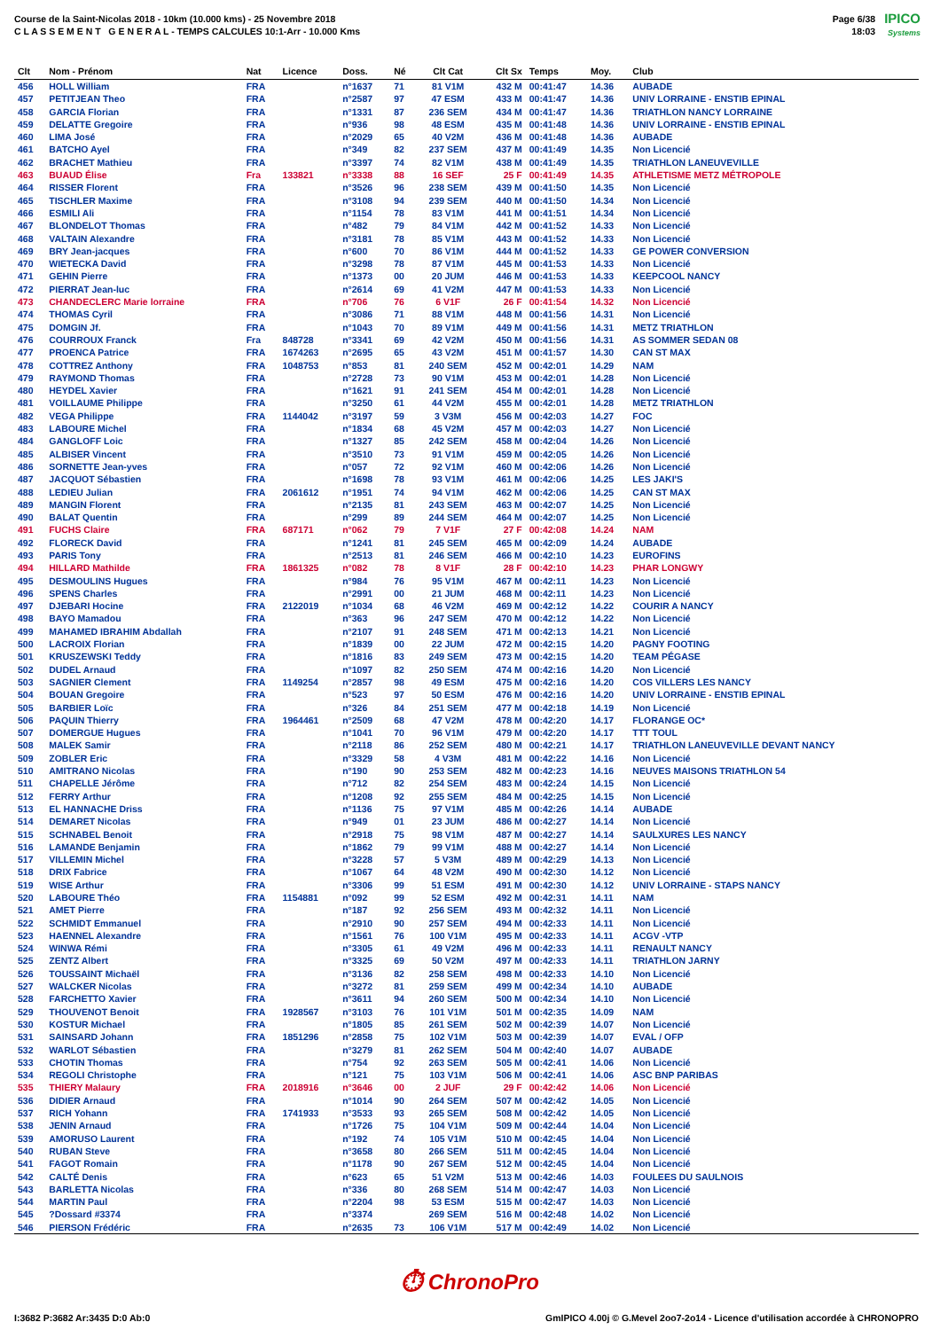Course de la Saint-Nicolas 2018 - 10km (10.000 kms) - 25 Novembre 2018
C L A S S E M E N T G E N E R A L - TEMPS CALCULES 10:1-Arr - 10.000 Kms
Page 6/38
18:03
IPICO
Systems
| Clt | Nom - Prénom | Nat | Licence | Doss. | Né | Clt Cat | Clt Sx | Temps | Moy. | Club |
| --- | --- | --- | --- | --- | --- | --- | --- | --- | --- | --- |
| 456 | HOLL William | FRA | | n°1637 | 71 | 81 V1M | 432 M | 00:41:47 | 14.36 | AUBADE |
| 457 | PETITJEAN Theo | FRA | | n°2587 | 97 | 47 ESM | 433 M | 00:41:47 | 14.36 | UNIV LORRAINE - ENSTIB EPINAL |
| 458 | GARCIA Florian | FRA | | n°1331 | 87 | 236 SEM | 434 M | 00:41:47 | 14.36 | TRIATHLON NANCY LORRAINE |
| 459 | DELATTE Gregoire | FRA | | n°936 | 98 | 48 ESM | 435 M | 00:41:48 | 14.36 | UNIV LORRAINE - ENSTIB EPINAL |
| 460 | LIMA José | FRA | | n°2029 | 65 | 40 V2M | 436 M | 00:41:48 | 14.36 | AUBADE |
| 461 | BATCHO Ayel | FRA | | n°349 | 82 | 237 SEM | 437 M | 00:41:49 | 14.35 | Non Licencié |
| 462 | BRACHET Mathieu | FRA | | n°3397 | 74 | 82 V1M | 438 M | 00:41:49 | 14.35 | TRIATHLON LANEUVEVILLE |
| 463 | BUAUD Élise | Fra | 133821 | n°3338 | 88 | 16 SEF | 25 F | 00:41:49 | 14.35 | ATHLETISME METZ MÉTROPOLE |
| 464 | RISSER Florent | FRA | | n°3526 | 96 | 238 SEM | 439 M | 00:41:50 | 14.35 | Non Licencié |
| 465 | TISCHLER Maxime | FRA | | n°3108 | 94 | 239 SEM | 440 M | 00:41:50 | 14.34 | Non Licencié |
| 466 | ESMILI Ali | FRA | | n°1154 | 78 | 83 V1M | 441 M | 00:41:51 | 14.34 | Non Licencié |
| 467 | BLONDELOT Thomas | FRA | | n°482 | 79 | 84 V1M | 442 M | 00:41:52 | 14.33 | Non Licencié |
| 468 | VALTAIN Alexandre | FRA | | n°3181 | 78 | 85 V1M | 443 M | 00:41:52 | 14.33 | Non Licencié |
| 469 | BRY Jean-jacques | FRA | | n°600 | 70 | 86 V1M | 444 M | 00:41:52 | 14.33 | GE POWER CONVERSION |
| 470 | WIETECKA David | FRA | | n°3298 | 78 | 87 V1M | 445 M | 00:41:53 | 14.33 | Non Licencié |
| 471 | GEHIN Pierre | FRA | | n°1373 | 00 | 20 JUM | 446 M | 00:41:53 | 14.33 | KEEPCOOL NANCY |
| 472 | PIERRAT Jean-luc | FRA | | n°2614 | 69 | 41 V2M | 447 M | 00:41:53 | 14.33 | Non Licencié |
| 473 | CHANDECLERC Marie lorraine | FRA | | n°706 | 76 | 6 V1F | 26 F | 00:41:54 | 14.32 | Non Licencié |
| 474 | THOMAS Cyril | FRA | | n°3086 | 71 | 88 V1M | 448 M | 00:41:56 | 14.31 | Non Licencié |
| 475 | DOMGIN Jf. | FRA | | n°1043 | 70 | 89 V1M | 449 M | 00:41:56 | 14.31 | METZ TRIATHLON |
| 476 | COURROUX Franck | Fra | 848728 | n°3341 | 69 | 42 V2M | 450 M | 00:41:56 | 14.31 | AS SOMMER SEDAN 08 |
| 477 | PROENCA Patrice | FRA | 1674263 | n°2695 | 65 | 43 V2M | 451 M | 00:41:57 | 14.30 | CAN ST MAX |
| 478 | COTTREZ Anthony | FRA | 1048753 | n°853 | 81 | 240 SEM | 452 M | 00:42:01 | 14.29 | NAM |
| 479 | RAYMOND Thomas | FRA | | n°2728 | 73 | 90 V1M | 453 M | 00:42:01 | 14.28 | Non Licencié |
| 480 | HEYDEL Xavier | FRA | | n°1621 | 91 | 241 SEM | 454 M | 00:42:01 | 14.28 | Non Licencié |
| 481 | VOILLAUME Philippe | FRA | | n°3250 | 61 | 44 V2M | 455 M | 00:42:01 | 14.28 | METZ TRIATHLON |
| 482 | VEGA Philippe | FRA | 1144042 | n°3197 | 59 | 3 V3M | 456 M | 00:42:03 | 14.27 | FOC |
| 483 | LABOURE Michel | FRA | | n°1834 | 68 | 45 V2M | 457 M | 00:42:03 | 14.27 | Non Licencié |
| 484 | GANGLOFF Loic | FRA | | n°1327 | 85 | 242 SEM | 458 M | 00:42:04 | 14.26 | Non Licencié |
| 485 | ALBISER Vincent | FRA | | n°3510 | 73 | 91 V1M | 459 M | 00:42:05 | 14.26 | Non Licencié |
| 486 | SORNETTE Jean-yves | FRA | | n°057 | 72 | 92 V1M | 460 M | 00:42:06 | 14.26 | Non Licencié |
| 487 | JACQUOT Sébastien | FRA | | n°1698 | 78 | 93 V1M | 461 M | 00:42:06 | 14.25 | LES JAKI'S |
| 488 | LEDIEU Julian | FRA | 2061612 | n°1951 | 74 | 94 V1M | 462 M | 00:42:06 | 14.25 | CAN ST MAX |
| 489 | MANGIN Florent | FRA | | n°2135 | 81 | 243 SEM | 463 M | 00:42:07 | 14.25 | Non Licencié |
| 490 | BALAT Quentin | FRA | | n°299 | 89 | 244 SEM | 464 M | 00:42:07 | 14.25 | Non Licencié |
| 491 | FUCHS Claire | FRA | 687171 | n°062 | 79 | 7 V1F | 27 F | 00:42:08 | 14.24 | NAM |
| 492 | FLORECK David | FRA | | n°1241 | 81 | 245 SEM | 465 M | 00:42:09 | 14.24 | AUBADE |
| 493 | PARIS Tony | FRA | | n°2513 | 81 | 246 SEM | 466 M | 00:42:10 | 14.23 | EUROFINS |
| 494 | HILLARD Mathilde | FRA | 1861325 | n°082 | 78 | 8 V1F | 28 F | 00:42:10 | 14.23 | PHAR LONGWY |
| 495 | DESMOULINS Hugues | FRA | | n°984 | 76 | 95 V1M | 467 M | 00:42:11 | 14.23 | Non Licencié |
| 496 | SPENS Charles | FRA | | n°2991 | 00 | 21 JUM | 468 M | 00:42:11 | 14.23 | Non Licencié |
| 497 | DJEBARI Hocine | FRA | 2122019 | n°1034 | 68 | 46 V2M | 469 M | 00:42:12 | 14.22 | COURIR A NANCY |
| 498 | BAYO Mamadou | FRA | | n°363 | 96 | 247 SEM | 470 M | 00:42:12 | 14.22 | Non Licencié |
| 499 | MAHAMED IBRAHIM Abdallah | FRA | | n°2107 | 91 | 248 SEM | 471 M | 00:42:13 | 14.21 | Non Licencié |
| 500 | LACROIX Florian | FRA | | n°1839 | 00 | 22 JUM | 472 M | 00:42:15 | 14.20 | PAGNY FOOTING |
| 501 | KRUSZEWSKI Teddy | FRA | | n°1816 | 83 | 249 SEM | 473 M | 00:42:15 | 14.20 | TEAM PÉGASE |
| 502 | DUDEL Arnaud | FRA | | n°1097 | 82 | 250 SEM | 474 M | 00:42:16 | 14.20 | Non Licencié |
| 503 | SAGNIER Clement | FRA | 1149254 | n°2857 | 98 | 49 ESM | 475 M | 00:42:16 | 14.20 | COS VILLERS LES NANCY |
| 504 | BOUAN Gregoire | FRA | | n°523 | 97 | 50 ESM | 476 M | 00:42:16 | 14.20 | UNIV LORRAINE - ENSTIB EPINAL |
| 505 | BARBIER Loïc | FRA | | n°326 | 84 | 251 SEM | 477 M | 00:42:18 | 14.19 | Non Licencié |
| 506 | PAQUIN Thierry | FRA | 1964461 | n°2509 | 68 | 47 V2M | 478 M | 00:42:20 | 14.17 | FLORANGE OC* |
| 507 | DOMERGUE Hugues | FRA | | n°1041 | 70 | 96 V1M | 479 M | 00:42:20 | 14.17 | TTT TOUL |
| 508 | MALEK Samir | FRA | | n°2118 | 86 | 252 SEM | 480 M | 00:42:21 | 14.17 | TRIATHLON LANEUVEVILLE DEVANT NANCY |
| 509 | ZOBLER Eric | FRA | | n°3329 | 58 | 4 V3M | 481 M | 00:42:22 | 14.16 | Non Licencié |
| 510 | AMITRANO Nicolas | FRA | | n°190 | 90 | 253 SEM | 482 M | 00:42:23 | 14.16 | NEUVES MAISONS TRIATHLON 54 |
| 511 | CHAPELLE Jérôme | FRA | | n°712 | 82 | 254 SEM | 483 M | 00:42:24 | 14.15 | Non Licencié |
| 512 | FERRY Arthur | FRA | | n°1208 | 92 | 255 SEM | 484 M | 00:42:25 | 14.15 | Non Licencié |
| 513 | EL HANNACHE Driss | FRA | | n°1136 | 75 | 97 V1M | 485 M | 00:42:26 | 14.14 | AUBADE |
| 514 | DEMARET Nicolas | FRA | | n°949 | 01 | 23 JUM | 486 M | 00:42:27 | 14.14 | Non Licencié |
| 515 | SCHNABEL Benoit | FRA | | n°2918 | 75 | 98 V1M | 487 M | 00:42:27 | 14.14 | SAULXURES LES NANCY |
| 516 | LAMANDE Benjamin | FRA | | n°1862 | 79 | 99 V1M | 488 M | 00:42:27 | 14.14 | Non Licencié |
| 517 | VILLEMIN Michel | FRA | | n°3228 | 57 | 5 V3M | 489 M | 00:42:29 | 14.13 | Non Licencié |
| 518 | DRIX Fabrice | FRA | | n°1067 | 64 | 48 V2M | 490 M | 00:42:30 | 14.12 | Non Licencié |
| 519 | WISE Arthur | FRA | | n°3306 | 99 | 51 ESM | 491 M | 00:42:30 | 14.12 | UNIV LORRAINE - STAPS NANCY |
| 520 | LABOURE Théo | FRA | 1154881 | n°092 | 99 | 52 ESM | 492 M | 00:42:31 | 14.11 | NAM |
| 521 | AMET Pierre | FRA | | n°187 | 92 | 256 SEM | 493 M | 00:42:32 | 14.11 | Non Licencié |
| 522 | SCHMIDT Emmanuel | FRA | | n°2910 | 90 | 257 SEM | 494 M | 00:42:33 | 14.11 | Non Licencié |
| 523 | HAENNEL Alexandre | FRA | | n°1561 | 76 | 100 V1M | 495 M | 00:42:33 | 14.11 | ACGV -VTP |
| 524 | WINWA Rémi | FRA | | n°3305 | 61 | 49 V2M | 496 M | 00:42:33 | 14.11 | RENAULT NANCY |
| 525 | ZENTZ Albert | FRA | | n°3325 | 69 | 50 V2M | 497 M | 00:42:33 | 14.11 | TRIATHLON JARNY |
| 526 | TOUSSAINT Michaël | FRA | | n°3136 | 82 | 258 SEM | 498 M | 00:42:33 | 14.10 | Non Licencié |
| 527 | WALCKER Nicolas | FRA | | n°3272 | 81 | 259 SEM | 499 M | 00:42:34 | 14.10 | AUBADE |
| 528 | FARCHETTO Xavier | FRA | | n°3611 | 94 | 260 SEM | 500 M | 00:42:34 | 14.10 | Non Licencié |
| 529 | THOUVENOT Benoit | FRA | 1928567 | n°3103 | 76 | 101 V1M | 501 M | 00:42:35 | 14.09 | NAM |
| 530 | KOSTUR Michael | FRA | | n°1805 | 85 | 261 SEM | 502 M | 00:42:39 | 14.07 | Non Licencié |
| 531 | SAINSARD Johann | FRA | 1851296 | n°2858 | 75 | 102 V1M | 503 M | 00:42:39 | 14.07 | EVAL / OFP |
| 532 | WARLOT Sébastien | FRA | | n°3279 | 81 | 262 SEM | 504 M | 00:42:40 | 14.07 | AUBADE |
| 533 | CHOTIN Thomas | FRA | | n°754 | 92 | 263 SEM | 505 M | 00:42:41 | 14.06 | Non Licencié |
| 534 | REGOLI Christophe | FRA | | n°121 | 75 | 103 V1M | 506 M | 00:42:41 | 14.06 | ASC BNP PARIBAS |
| 535 | THIERY Malaury | FRA | 2018916 | n°3646 | 00 | 2 JUF | 29 F | 00:42:42 | 14.06 | Non Licencié |
| 536 | DIDIER Arnaud | FRA | | n°1014 | 90 | 264 SEM | 507 M | 00:42:42 | 14.05 | Non Licencié |
| 537 | RICH Yohann | FRA | 1741933 | n°3533 | 93 | 265 SEM | 508 M | 00:42:42 | 14.05 | Non Licencié |
| 538 | JENIN Arnaud | FRA | | n°1726 | 75 | 104 V1M | 509 M | 00:42:44 | 14.04 | Non Licencié |
| 539 | AMORUSO Laurent | FRA | | n°192 | 74 | 105 V1M | 510 M | 00:42:45 | 14.04 | Non Licencié |
| 540 | RUBAN Steve | FRA | | n°3658 | 80 | 266 SEM | 511 M | 00:42:45 | 14.04 | Non Licencié |
| 541 | FAGOT Romain | FRA | | n°1178 | 90 | 267 SEM | 512 M | 00:42:45 | 14.04 | Non Licencié |
| 542 | CALTÉ Denis | FRA | | n°623 | 65 | 51 V2M | 513 M | 00:42:46 | 14.03 | FOULEES DU SAULNOIS |
| 543 | BARLETTA Nicolas | FRA | | n°336 | 80 | 268 SEM | 514 M | 00:42:47 | 14.03 | Non Licencié |
| 544 | MARTIN Paul | FRA | | n°2204 | 98 | 53 ESM | 515 M | 00:42:47 | 14.03 | Non Licencié |
| 545 | ?Dossard #3374 | FRA | | n°3374 | | 269 SEM | 516 M | 00:42:48 | 14.02 | Non Licencié |
| 546 | PIERSON Frédéric | FRA | | n°2635 | 73 | 106 V1M | 517 M | 00:42:49 | 14.02 | Non Licencié |
⏱ ChronoPro
I:3682 P:3682 Ar:3435 D:0 Ab:0 GmIPICO 4.00j © G.Mevel 2oo7-2o14 - Licence d'utilisation accordée à CHRONOPRO